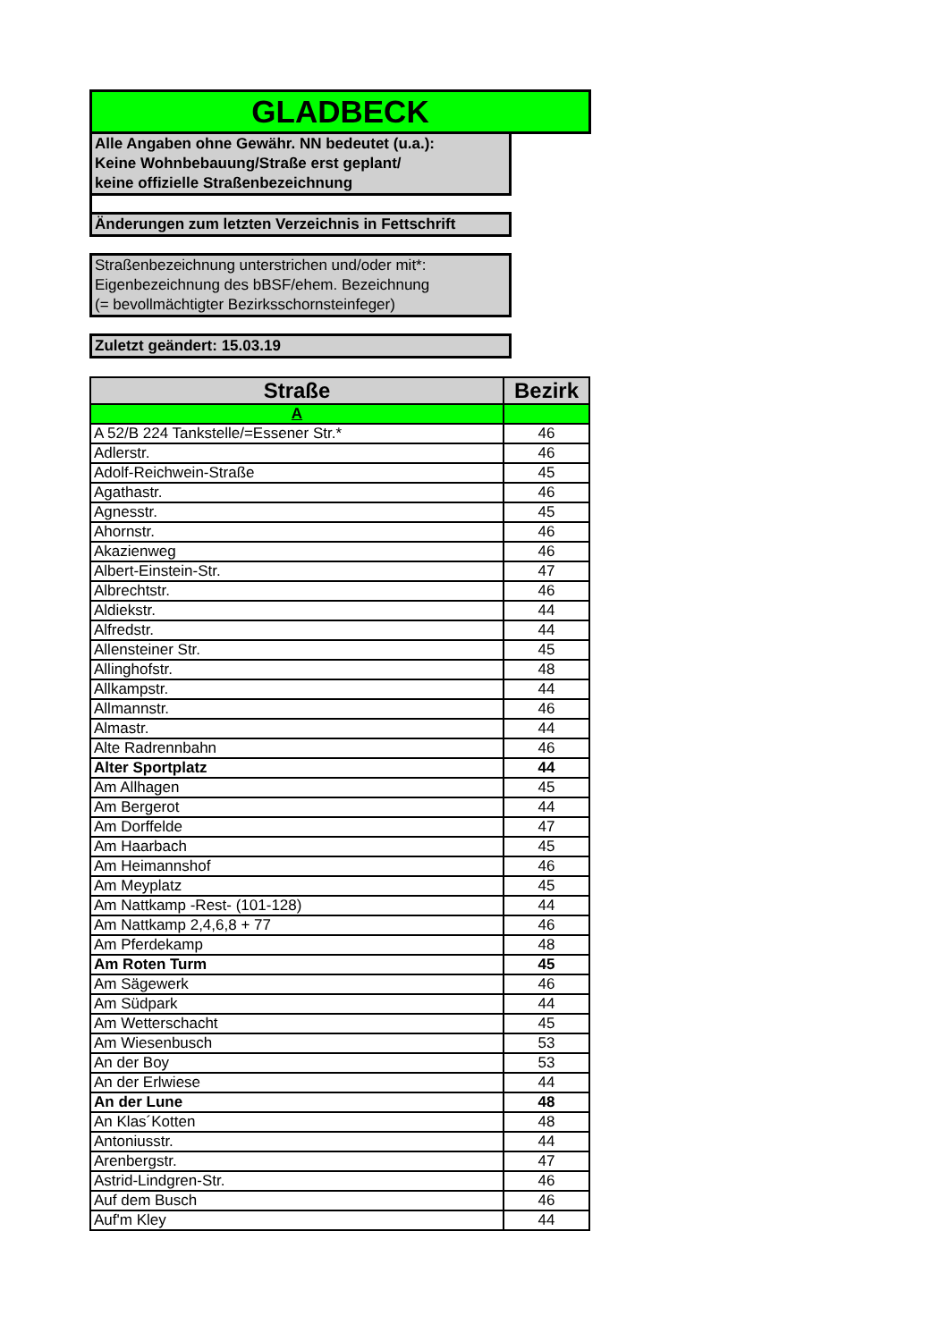GLADBECK
Alle Angaben ohne Gewähr. NN bedeutet (u.a.):
Keine Wohnbebauung/Straße erst geplant/
keine offizielle Straßenbezeichnung
Änderungen zum letzten Verzeichnis in Fettschrift
Straßenbezeichnung unterstrichen und/oder mit*:
Eigenbezeichnung des bBSF/ehem. Bezeichnung
(= bevollmächtigter Bezirksschornsteinfeger)
Zuletzt geändert: 15.03.19
| Straße | Bezirk |
| --- | --- |
| A | |
| A 52/B 224 Tankstelle/=Essener Str.* | 46 |
| Adlerstr. | 46 |
| Adolf-Reichwein-Straße | 45 |
| Agathastr. | 46 |
| Agnesstr. | 45 |
| Ahornstr. | 46 |
| Akazienweg | 46 |
| Albert-Einstein-Str. | 47 |
| Albrechtstr. | 46 |
| Aldiekstr. | 44 |
| Alfredstr. | 44 |
| Allensteiner Str. | 45 |
| Allinghofstr. | 48 |
| Allkampstr. | 44 |
| Allmannstr. | 46 |
| Almastr. | 44 |
| Alte Radrennbahn | 46 |
| Alter Sportplatz | 44 |
| Am Allhagen | 45 |
| Am Bergerot | 44 |
| Am Dorffelde | 47 |
| Am Haarbach | 45 |
| Am Heimannshof | 46 |
| Am Meyplatz | 45 |
| Am Nattkamp -Rest- (101-128) | 44 |
| Am Nattkamp 2,4,6,8 + 77 | 46 |
| Am Pferdekamp | 48 |
| Am Roten Turm | 45 |
| Am Sägewerk | 46 |
| Am Südpark | 44 |
| Am Wetterschacht | 45 |
| Am Wiesenbusch | 53 |
| An der Boy | 53 |
| An der Erlwiese | 44 |
| An der Lune | 48 |
| An Klas´Kotten | 48 |
| Antoniusstr. | 44 |
| Arenbergstr. | 47 |
| Astrid-Lindgren-Str. | 46 |
| Auf dem Busch | 46 |
| Auf'm Kley | 44 |